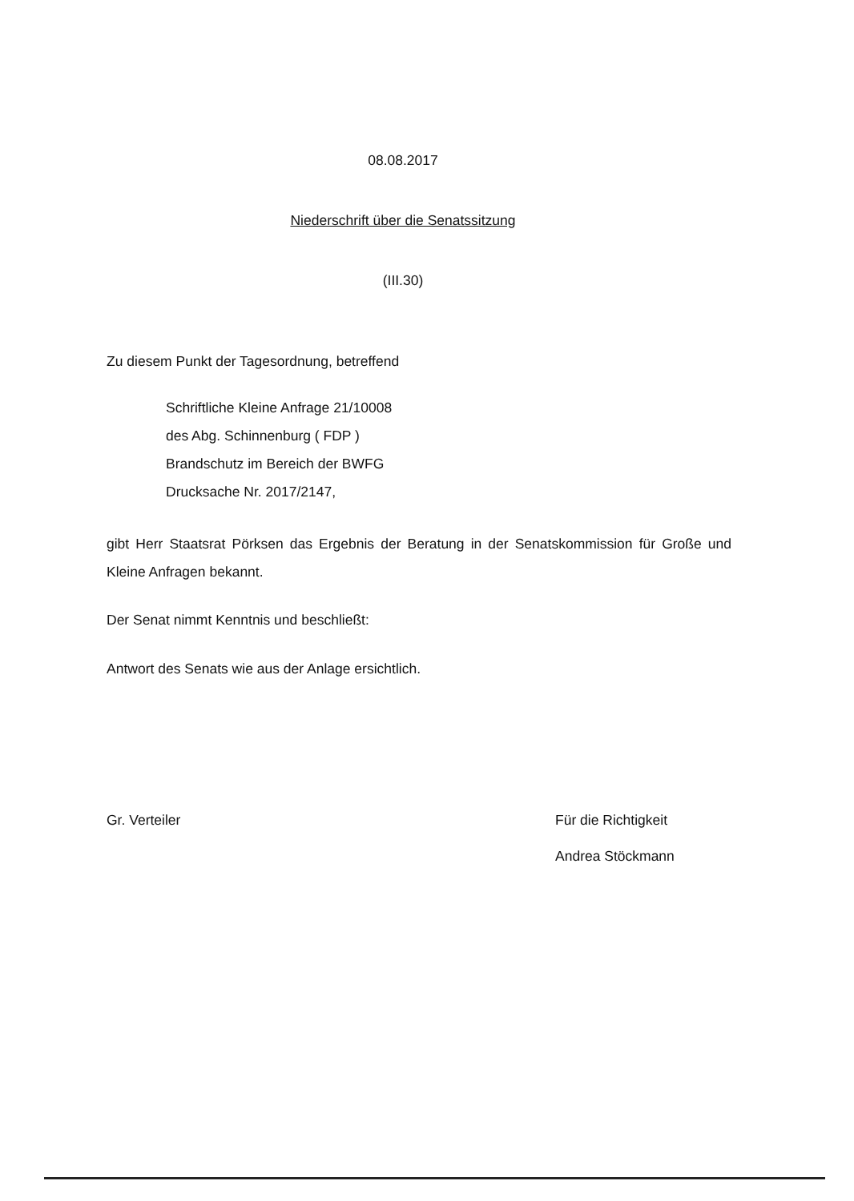08.08.2017
Niederschrift über die Senatssitzung
(III.30)
Zu diesem Punkt der Tagesordnung, betreffend
Schriftliche Kleine Anfrage 21/10008
des Abg. Schinnenburg ( FDP )
Brandschutz im Bereich der BWFG
Drucksache Nr. 2017/2147,
gibt Herr Staatsrat Pörksen das Ergebnis der Beratung in der Senatskommission für Große und Kleine Anfragen bekannt.
Der Senat nimmt Kenntnis und beschließt:
Antwort des Senats wie aus der Anlage ersichtlich.
Gr. Verteiler Für die Richtigkeit
Andrea Stöckmann